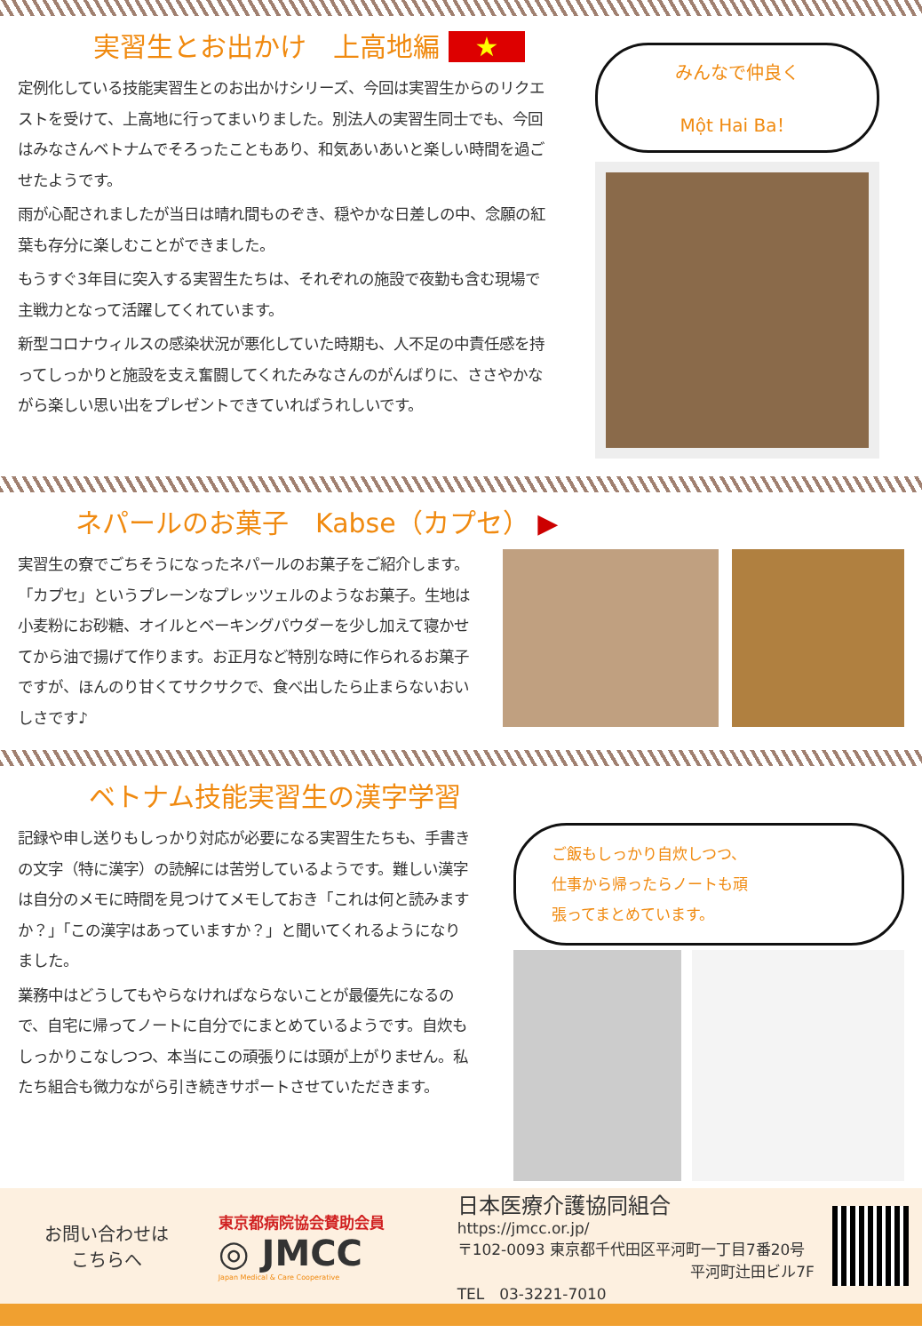実習生とお出かけ　上高地編 ★
定例化している技能実習生とのお出かけシリーズ、今回は実習生からのリクエストを受けて、上高地に行ってまいりました。別法人の実習生同士でも、今回はみなさんベトナムでそろったこともあり、和気あいあいと楽しい時間を過ごせたようです。
雨が心配されましたが当日は晴れ間ものぞき、穏やかな日差しの中、念願の紅葉も存分に楽しむことができました。
もうすぐ3年目に突入する実習生たちは、それぞれの施設で夜勤も含む現場で主戦力となって活躍してくれています。
新型コロナウィルスの感染状況が悪化していた時期も、人不足の中責任感を持ってしっかりと施設を支え奮闘してくれたみなさんのがんばりに、ささやかながら楽しい思い出をプレゼントできていればうれしいです。
みんなで仲良く
Một Hai Ba！
ネパールのお菓子　Kabse（カプセ） ▶
実習生の寮でごちそうになったネパールのお菓子をご紹介します。「カプセ」というプレーンなプレッツェルのようなお菓子。生地は小麦粉にお砂糖、オイルとベーキングパウダーを少し加えて寝かせてから油で揚げて作ります。お正月など特別な時に作られるお菓子ですが、ほんのり甘くてサクサクで、食べ出したら止まらないおいしさです♪
ベトナム技能実習生の漢字学習
記録や申し送りもしっかり対応が必要になる実習生たちも、手書きの文字（特に漢字）の読解には苦労しているようです。難しい漢字は自分のメモに時間を見つけてメモしておき「これは何と読みますか？」「この漢字はあっていますか？」と聞いてくれるようになりました。
業務中はどうしてもやらなければならないことが最優先になるので、自宅に帰ってノートに自分でにまとめているようです。自炊もしっかりこなしつつ、本当にこの頑張りには頭が上がりません。私たち組合も微力ながら引き続きサポートさせていただきます。
ご飯もしっかり自炊しつつ、
仕事から帰ったらノートも頑
張ってまとめています。
お問い合わせは
こちらへ
東京都病院協会賛助会員
◎ JMCC
Japan Medical & Care Cooperative
日本医療介護協同組合　https://jmcc.or.jp/
〒102-0093 東京都千代田区平河町一丁目7番20号
平河町辻田ビル7F
TEL　03-3221-7010